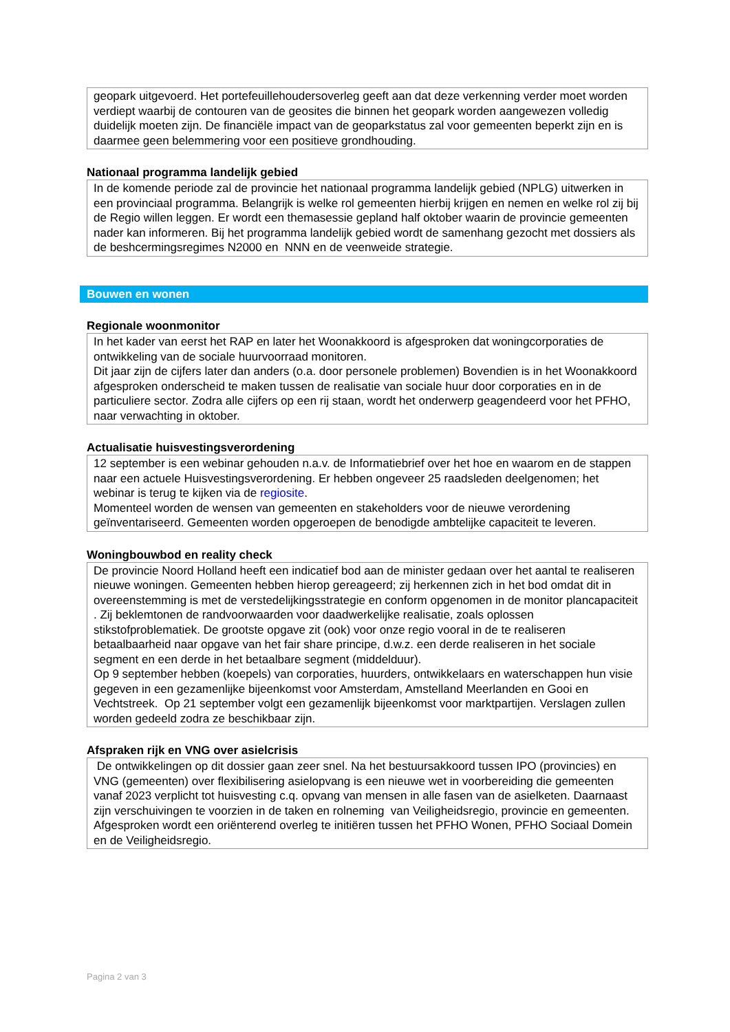geopark uitgevoerd. Het portefeuillehoudersoverleg geeft aan dat deze verkenning verder moet worden verdiept waarbij de contouren van de geosites die binnen het geopark worden aangewezen volledig duidelijk moeten zijn. De financiële impact van de geoparkstatus zal voor gemeenten beperkt zijn en is daarmee geen belemmering voor een positieve grondhouding.
Nationaal programma landelijk gebied
In de komende periode zal de provincie het nationaal programma landelijk gebied (NPLG) uitwerken in een provinciaal programma. Belangrijk is welke rol gemeenten hierbij krijgen en nemen en welke rol zij bij de Regio willen leggen. Er wordt een themasessie gepland half oktober waarin de provincie gemeenten nader kan informeren. Bij het programma landelijk gebied wordt de samenhang gezocht met dossiers als de beshcermingsregimes N2000 en NNN en de veenweide strategie.
Bouwen en wonen
Regionale woonmonitor
In het kader van eerst het RAP en later het Woonakkoord is afgesproken dat woningcorporaties de ontwikkeling van de sociale huurvoorraad monitoren.
Dit jaar zijn de cijfers later dan anders (o.a. door personele problemen) Bovendien is in het Woonakkoord afgesproken onderscheid te maken tussen de realisatie van sociale huur door corporaties en in de particuliere sector. Zodra alle cijfers op een rij staan, wordt het onderwerp geagendeerd voor het PFHO, naar verwachting in oktober.
Actualisatie huisvestingsverordening
12 september is een webinar gehouden n.a.v. de Informatiebrief over het hoe en waarom en de stappen naar een actuele Huisvestingsverordening. Er hebben ongeveer 25 raadsleden deelgenomen; het webinar is terug te kijken via de regiosite.
Momenteel worden de wensen van gemeenten en stakeholders voor de nieuwe verordening geïnventariseerd. Gemeenten worden opgeroepen de benodigde ambtelijke capaciteit te leveren.
Woningbouwbod en reality check
De provincie Noord Holland heeft een indicatief bod aan de minister gedaan over het aantal te realiseren nieuwe woningen. Gemeenten hebben hierop gereageerd; zij herkennen zich in het bod omdat dit in overeenstemming is met de verstedelijkingsstrategie en conform opgenomen in de monitor plancapaciteit . Zij beklemtonen de randvoorwaarden voor daadwerkelijke realisatie, zoals oplossen stikstofproblematiek. De grootste opgave zit (ook) voor onze regio vooral in de te realiseren betaalbaarheid naar opgave van het fair share principe, d.w.z. een derde realiseren in het sociale segment en een derde in het betaalbare segment (middelduur).
Op 9 september hebben (koepels) van corporaties, huurders, ontwikkelaars en waterschappen hun visie gegeven in een gezamenlijke bijeenkomst voor Amsterdam, Amstelland Meerlanden en Gooi en Vechtstreek. Op 21 september volgt een gezamenlijk bijeenkomst voor marktpartijen. Verslagen zullen worden gedeeld zodra ze beschikbaar zijn.
Afspraken rijk en VNG over asielcrisis
De ontwikkelingen op dit dossier gaan zeer snel. Na het bestuursakkoord tussen IPO (provincies) en VNG (gemeenten) over flexibilisering asielopvang is een nieuwe wet in voorbereiding die gemeenten vanaf 2023 verplicht tot huisvesting c.q. opvang van mensen in alle fasen van de asielketen. Daarnaast zijn verschuivingen te voorzien in de taken en rolneming van Veiligheidsregio, provincie en gemeenten.
Afgesproken wordt een oriënterend overleg te initiëren tussen het PFHO Wonen, PFHO Sociaal Domein en de Veiligheidsregio.
Pagina 2 van 3